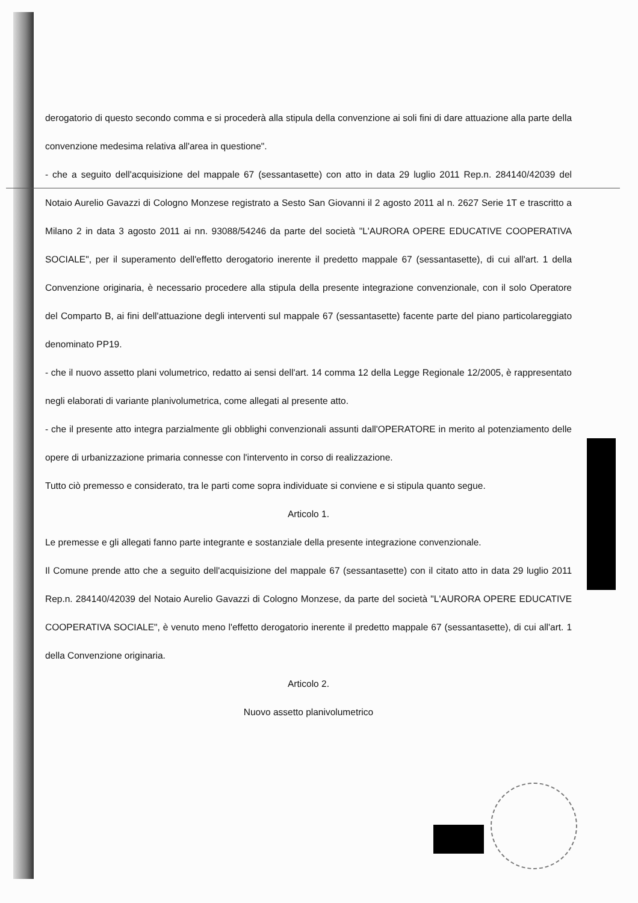derogatorio di questo secondo comma e si procederà alla stipula della convenzione ai soli fini di dare attuazione alla parte della convenzione medesima relativa all'area in questione".
- che a seguito dell'acquisizione del mappale 67 (sessantasette) con atto in data 29 luglio 2011 Rep.n. 284140/42039 del Notaio Aurelio Gavazzi di Cologno Monzese registrato a Sesto San Giovanni il 2 agosto 2011 al n. 2627 Serie 1T e trascritto a Milano 2 in data 3 agosto 2011 ai nn. 93088/54246 da parte del società "L'AURORA OPERE EDUCATIVE COOPERATIVA SOCIALE", per il superamento dell'effetto derogatorio inerente il predetto mappale 67 (sessantasette), di cui all'art. 1 della Convenzione originaria, è necessario procedere alla stipula della presente integrazione convenzionale, con il solo Operatore del Comparto B, ai fini dell'attuazione degli interventi sul mappale 67 (sessantasette) facente parte del piano particolareggiato denominato PP19.
- che il nuovo assetto plani volumetrico, redatto ai sensi dell'art. 14 comma 12 della Legge Regionale 12/2005, è rappresentato negli elaborati di variante planivolumetrica, come allegati al presente atto.
- che il presente atto integra parzialmente gli obblighi convenzionali assunti dall'OPERATORE in merito al potenziamento delle opere di urbanizzazione primaria connesse con l'intervento in corso di realizzazione.
Tutto ciò premesso e considerato, tra le parti come sopra individuate si conviene e si stipula quanto segue.
Articolo 1.
Le premesse e gli allegati fanno parte integrante e sostanziale della presente integrazione convenzionale.
Il Comune prende atto che a seguito dell'acquisizione del mappale 67 (sessantasette) con il citato atto in data 29 luglio 2011 Rep.n. 284140/42039 del Notaio Aurelio Gavazzi di Cologno Monzese, da parte del società "L'AURORA OPERE EDUCATIVE COOPERATIVA SOCIALE", è venuto meno l'effetto derogatorio inerente il predetto mappale 67 (sessantasette), di cui all'art. 1 della Convenzione originaria.
Articolo 2.
Nuovo assetto planivolumetrico